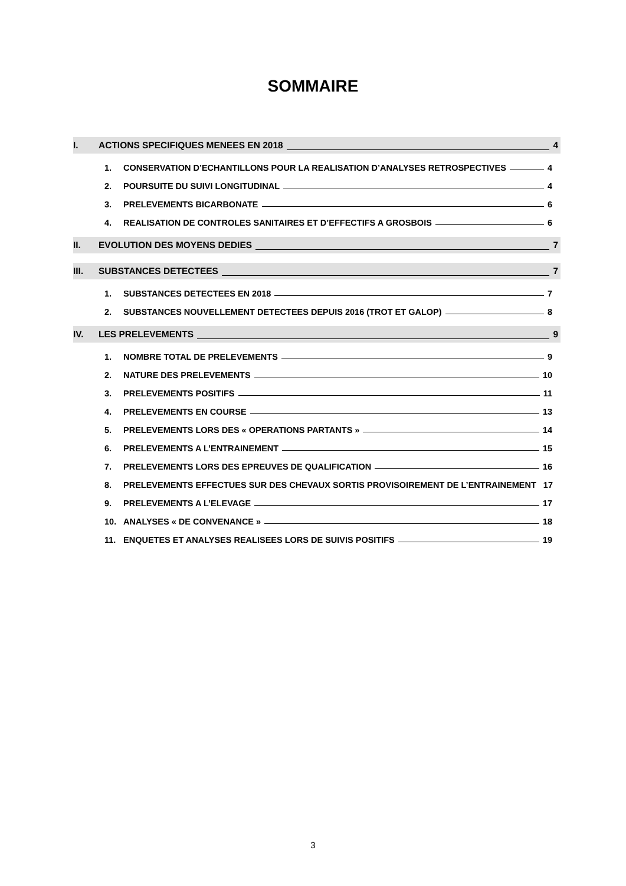SOMMAIRE
I. ACTIONS SPECIFIQUES MENEES EN 2018 4
1. CONSERVATION D’ECHANTILLONS POUR LA REALISATION D’ANALYSES RETROSPECTIVES 4
2. POURSUITE DU SUIVI LONGITUDINAL 4
3. PRELEVEMENTS BICARBONATE 6
4. REALISATION DE CONTROLES SANITAIRES ET D’EFFECTIFS A GROSBOIS 6
II. EVOLUTION DES MOYENS DEDIES 7
III. SUBSTANCES DETECTEES 7
1. SUBSTANCES DETECTEES EN 2018 7
2. SUBSTANCES NOUVELLEMENT DETECTEES DEPUIS 2016 (TROT ET GALOP) 8
IV. LES PRELEVEMENTS 9
1. NOMBRE TOTAL DE PRELEVEMENTS 9
2. NATURE DES PRELEVEMENTS 10
3. PRELEVEMENTS POSITIFS 11
4. PRELEVEMENTS EN COURSE 13
5. PRELEVEMENTS LORS DES « OPERATIONS PARTANTS » 14
6. PRELEVEMENTS A L’ENTRAINEMENT 15
7. PRELEVEMENTS LORS DES EPREUVES DE QUALIFICATION 16
8. PRELEVEMENTS EFFECTUES SUR DES CHEVAUX SORTIS PROVISOIREMENT DE L’ENTRAINEMENT 17
9. PRELEVEMENTS A L’ELEVAGE 17
10. ANALYSES « DE CONVENANCE » 18
11. ENQUETES ET ANALYSES REALISEES LORS DE SUIVIS POSITIFS 19
3